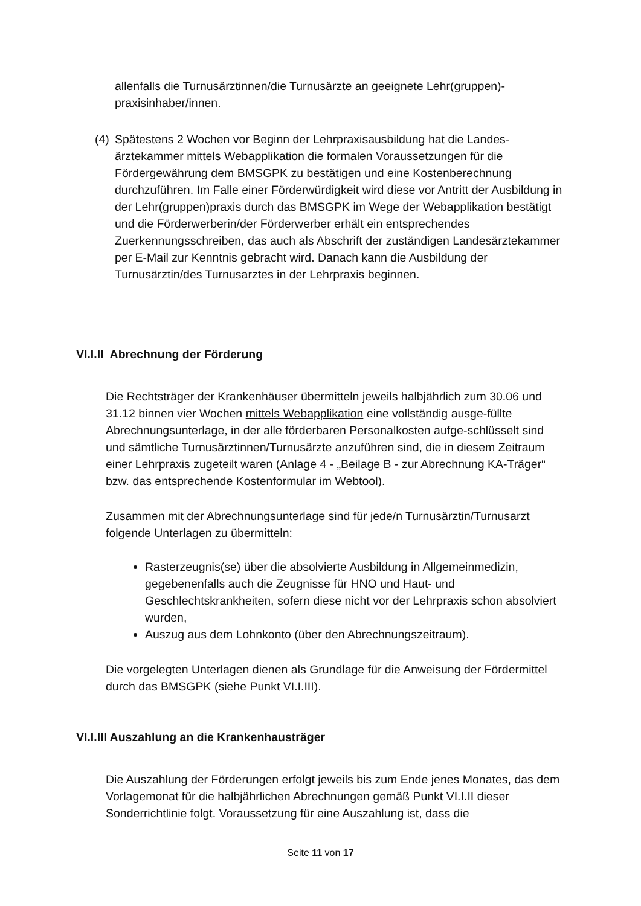allenfalls die Turnusärztinnen/die Turnusärzte an geeignete Lehr(gruppen)-praxisinhaber/innen.
(4)
Spätestens 2 Wochen vor Beginn der Lehrpraxisausbildung hat die Landes-ärztekammer mittels Webapplikation die formalen Voraussetzungen für die Fördergewährung dem BMSGPK zu bestätigen und eine Kostenberechnung durchzuführen. Im Falle einer Förderwürdigkeit wird diese vor Antritt der Ausbildung in der Lehr(gruppen)praxis durch das BMSGPK im Wege der Webapplikation bestätigt und die Förderwerberin/der Förderwerber erhält ein entsprechendes Zuerkennungsschreiben, das auch als Abschrift der zuständigen Landesärztekammer per E-Mail zur Kenntnis gebracht wird. Danach kann die Ausbildung der Turnusärztin/des Turnusarztes in der Lehrpraxis beginnen.
VI.I.II Abrechnung der Förderung
Die Rechtsträger der Krankenhäuser übermitteln jeweils halbjährlich zum 30.06 und 31.12 binnen vier Wochen mittels Webapplikation eine vollständig ausge-füllte Abrechnungsunterlage, in der alle förderbaren Personalkosten aufge-schlüsselt sind und sämtliche Turnusärztinnen/Turnusärzte anzuführen sind, die in diesem Zeitraum einer Lehrpraxis zugeteilt waren (Anlage 4 - „Beilage B - zur Abrechnung KA-Träger“ bzw. das entsprechende Kostenformular im Webtool).
Zusammen mit der Abrechnungsunterlage sind für jede/n Turnusärztin/Turnusarzt folgende Unterlagen zu übermitteln:
Rasterzeugnis(se) über die absolvierte Ausbildung in Allgemeinmedizin, gegebenenfalls auch die Zeugnisse für HNO und Haut- und Geschlechtskrankheiten, sofern diese nicht vor der Lehrpraxis schon absolviert wurden,
Auszug aus dem Lohnkonto (über den Abrechnungszeitraum).
Die vorgelegten Unterlagen dienen als Grundlage für die Anweisung der Fördermittel durch das BMSGPK (siehe Punkt VI.I.III).
VI.I.III Auszahlung an die Krankenhausträger
Die Auszahlung der Förderungen erfolgt jeweils bis zum Ende jenes Monates, das dem Vorlagemonat für die halbjährlichen Abrechnungen gemäß Punkt VI.I.II dieser Sonderrichtlinie folgt. Voraussetzung für eine Auszahlung ist, dass die
Seite 11 von 17